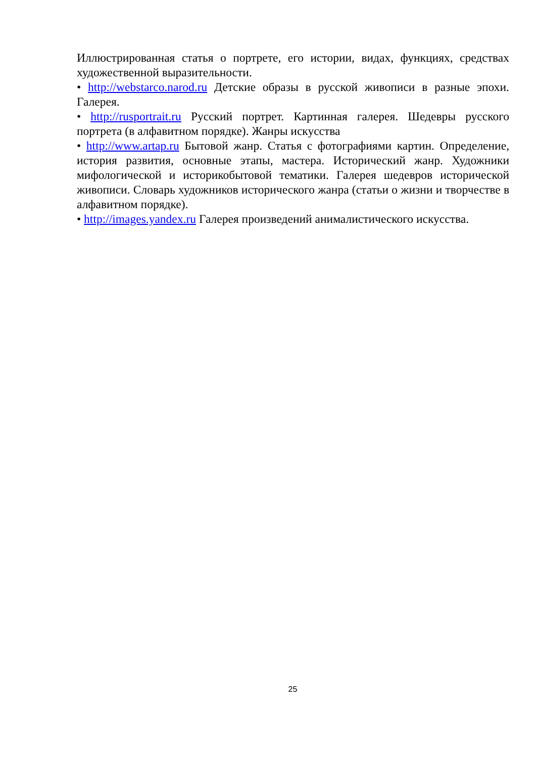Иллюстрированная статья о портрете, его истории, видах, функциях, средствах художественной выразительности.
• http://webstarco.narod.ru Детские образы в русской живописи в разные эпохи. Галерея.
• http://rusportrait.ru Русский портрет. Картинная галерея. Шедевры русского портрета (в алфавитном порядке). Жанры искусства
• http://www.artap.ru Бытовой жанр. Статья с фотографиями картин. Определение, история развития, основные этапы, мастера. Исторический жанр. Художники мифологической и историкобытовой тематики. Галерея шедевров исторической живописи. Словарь художников исторического жанра (статьи о жизни и творчестве в алфавитном порядке).
• http://images.yandex.ru Галерея произведений анималистического искусства.
25